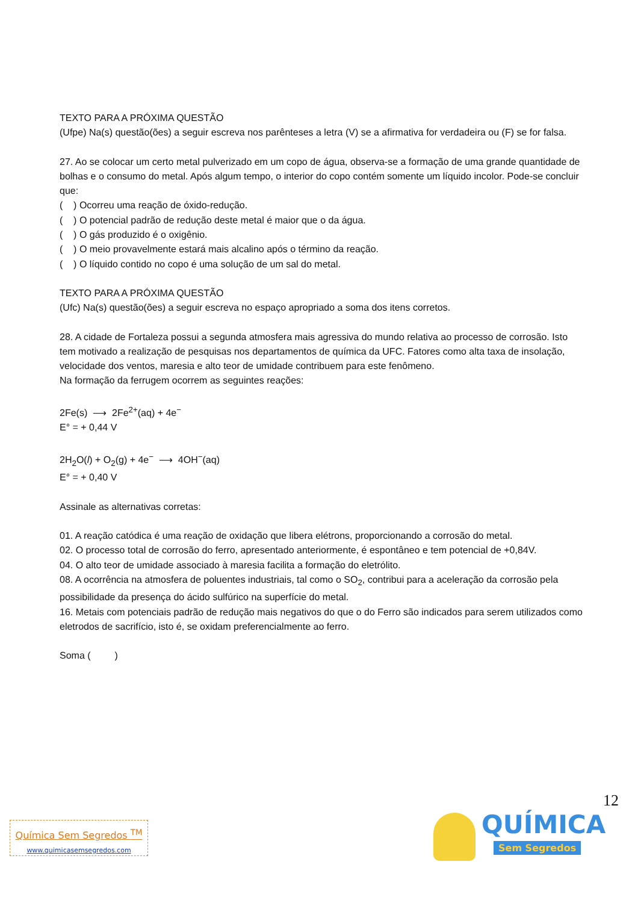TEXTO PARA A PRÓXIMA QUESTÃO
(Ufpe) Na(s) questão(ões) a seguir escreva nos parênteses a letra (V) se a afirmativa for verdadeira ou (F) se for falsa.
27. Ao se colocar um certo metal pulverizado em um copo de água, observa-se a formação de uma grande quantidade de bolhas e o consumo do metal. Após algum tempo, o interior do copo contém somente um líquido incolor. Pode-se concluir que:
( ) Ocorreu uma reação de óxido-redução.
( ) O potencial padrão de redução deste metal é maior que o da água.
( ) O gás produzido é o oxigênio.
( ) O meio provavelmente estará mais alcalino após o término da reação.
( ) O líquido contido no copo é uma solução de um sal do metal.
TEXTO PARA A PRÓXIMA QUESTÃO
(Ufc) Na(s) questão(ões) a seguir escreva no espaço apropriado a soma dos itens corretos.
28. A cidade de Fortaleza possui a segunda atmosfera mais agressiva do mundo relativa ao processo de corrosão. Isto tem motivado a realização de pesquisas nos departamentos de química da UFC. Fatores como alta taxa de insolação, velocidade dos ventos, maresia e alto teor de umidade contribuem para este fenômeno.
Na formação da ferrugem ocorrem as seguintes reações:
2Fe(s) ⟶ 2Fe<sup>2+</sup>(aq) + 4e<sup>−</sup>
E° = + 0,44 V
2H<sub>2</sub>O(l) + O<sub>2</sub>(g) + 4e<sup>−</sup> ⟶ 4OH<sup>−</sup>(aq)
E° = + 0,40 V
Assinale as alternativas corretas:
01. A reação catódica é uma reação de oxidação que libera elétrons, proporcionando a corrosão do metal.
02. O processo total de corrosão do ferro, apresentado anteriormente, é espontâneo e tem potencial de +0,84V.
04. O alto teor de umidade associado à maresia facilita a formação do eletrólito.
08. A ocorrência na atmosfera de poluentes industriais, tal como o SO<sub>2</sub>, contribui para a aceleração da corrosão pela possibilidade da presença do ácido sulfúrico na superfície do metal.
16. Metais com potenciais padrão de redução mais negativos do que o do Ferro são indicados para serem utilizados como eletrodos de sacrifício, isto é, se oxidam preferencialmente ao ferro.
Soma ( )
12
Química Sem Segredos <sup>TM</sup>
www.quimicasemsegredos.com
QUÍMICA
Sem Segredos